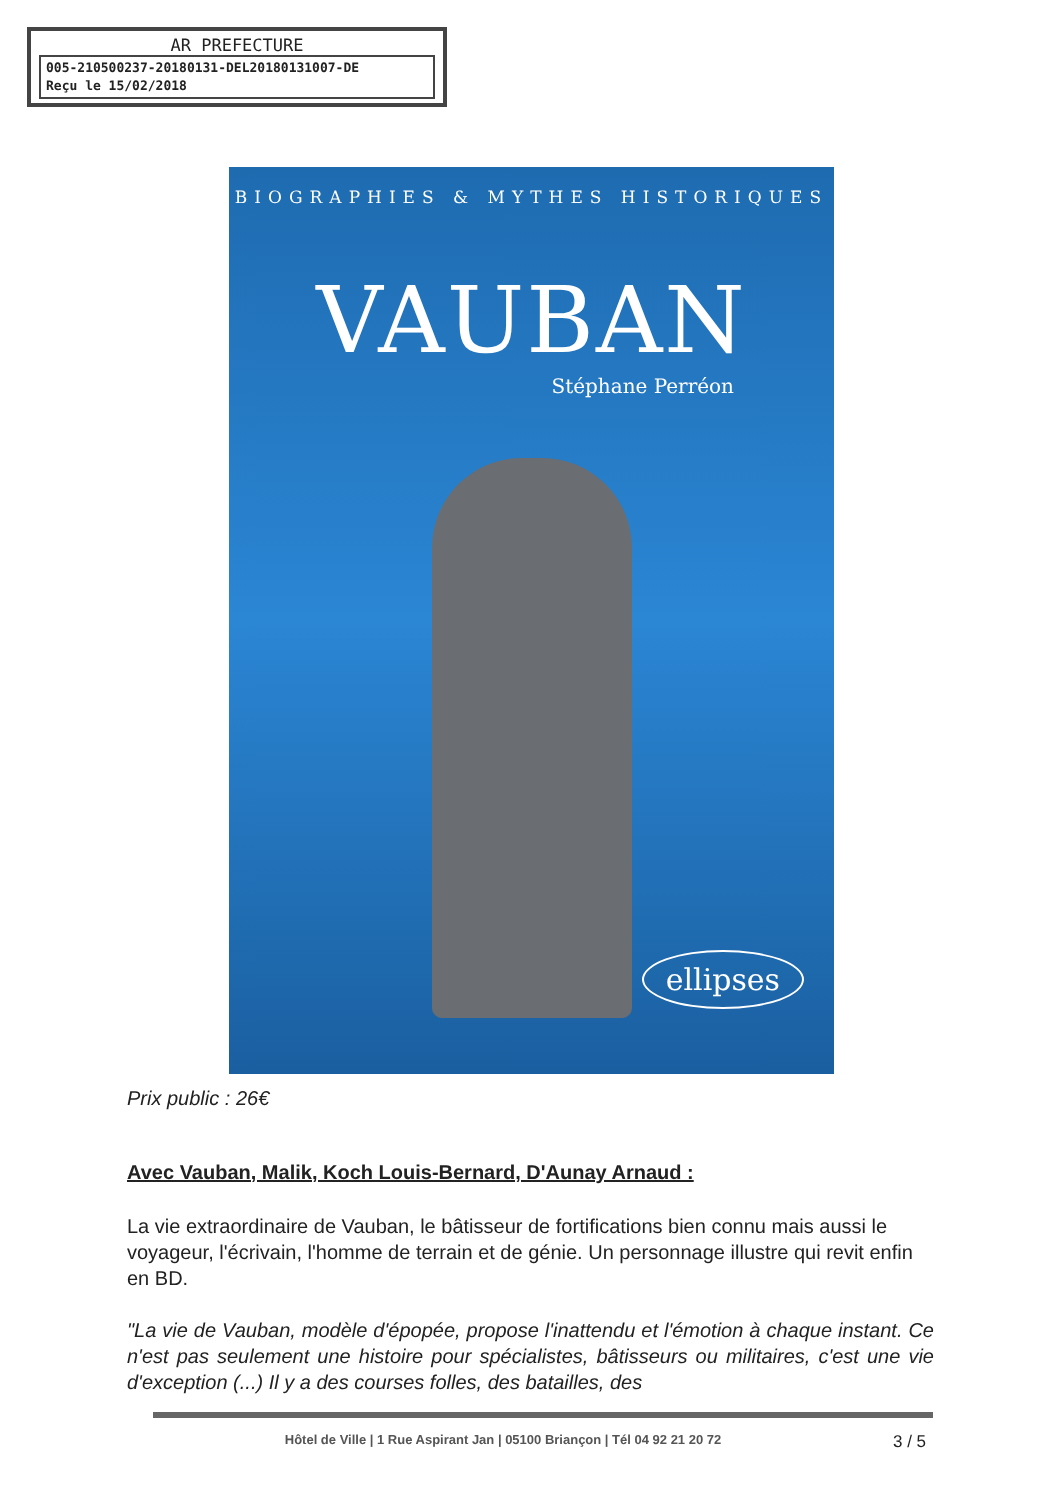AR PREFECTURE
005-210500237-20180131-DEL20180131007-DE
Reçu le 15/02/2018
BIOGRAPHIES & MYTHES HISTORIQUES
VAUBAN
Stéphane Perréon
ellipses
Prix public : 26€
Avec Vauban, Malik, Koch Louis-Bernard, D'Aunay Arnaud :
La vie extraordinaire de Vauban, le bâtisseur de fortifications bien connu mais aussi le voyageur, l'écrivain, l'homme de terrain et de génie. Un personnage illustre qui revit enfin en BD.
"La vie de Vauban, modèle d'épopée, propose l'inattendu et l'émotion à chaque instant. Ce n'est pas seulement une histoire pour spécialistes, bâtisseurs ou militaires, c'est une vie d'exception (...) Il y a des courses folles, des batailles, des
Hôtel de Ville | 1 Rue Aspirant Jan | 05100 Briançon | Tél 04 92 21 20 72
3 / 5